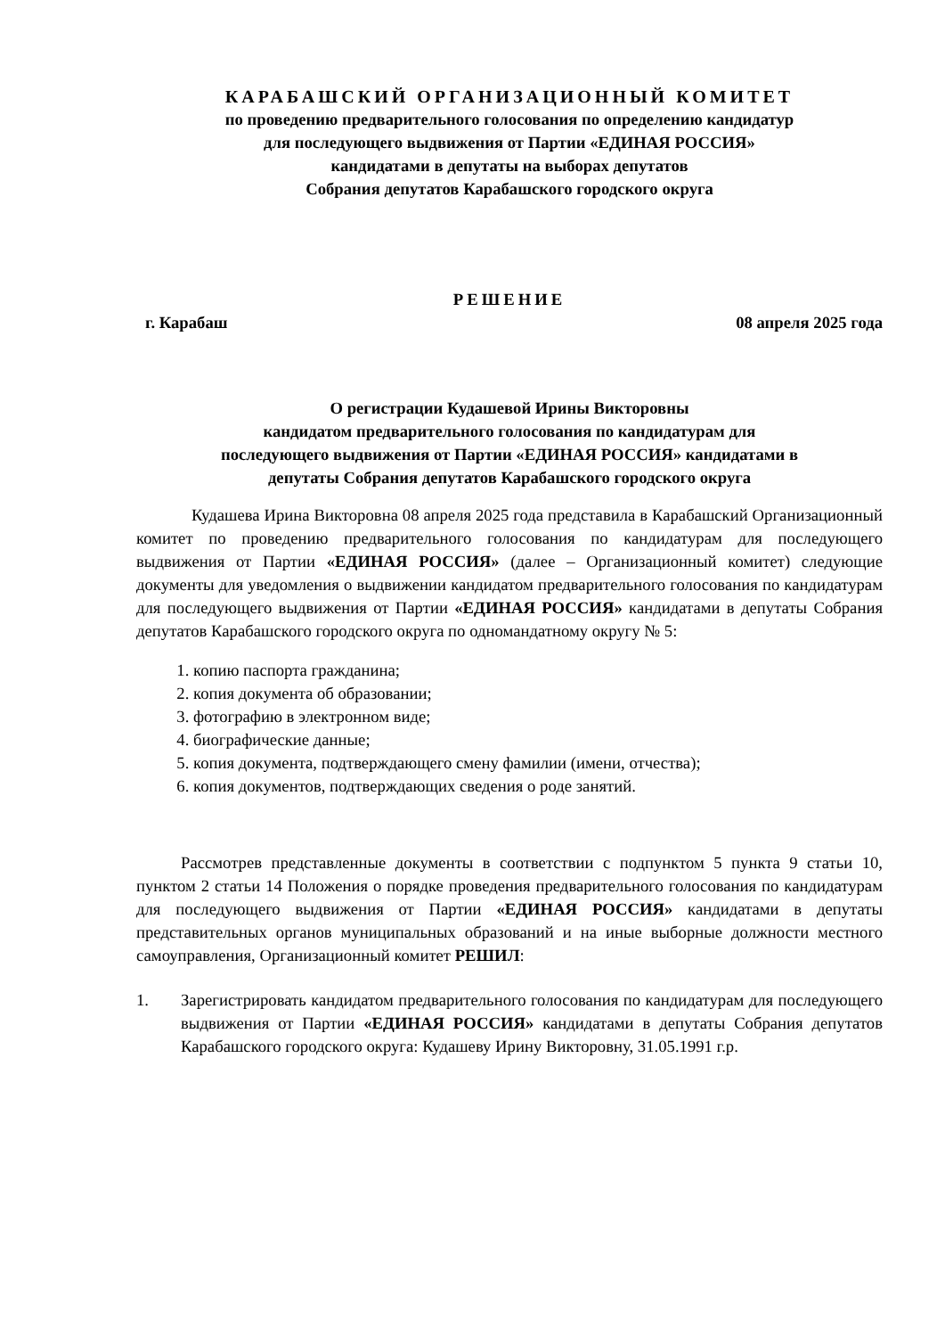КАРАБАШСКИЙ ОРГАНИЗАЦИОННЫЙ КОМИТЕТ
по проведению предварительного голосования по определению кандидатур
для последующего выдвижения от Партии «ЕДИНАЯ РОССИЯ»
кандидатами в депутаты на выборах депутатов
Собрания депутатов Карабашского городского округа
РЕШЕНИЕ
г. Карабаш 08 апреля 2025 года
О регистрации Кудашевой Ирины Викторовны
кандидатом предварительного голосования по кандидатурам для
последующего выдвижения от Партии «ЕДИНАЯ РОССИЯ» кандидатами в
депутаты Собрания депутатов Карабашского городского округа
Кудашева Ирина Викторовна 08 апреля 2025 года представила в Карабашский Организационный комитет по проведению предварительного голосования по кандидатурам для последующего выдвижения от Партии «ЕДИНАЯ РОССИЯ» (далее – Организационный комитет) следующие документы для уведомления о выдвижении кандидатом предварительного голосования по кандидатурам для последующего выдвижения от Партии «ЕДИНАЯ РОССИЯ» кандидатами в депутаты Собрания депутатов Карабашского городского округа по одномандатному округу № 5:
1. копию паспорта гражданина;
2. копия документа об образовании;
3. фотографию в электронном виде;
4. биографические данные;
5. копия документа, подтверждающего смену фамилии (имени, отчества);
6. копия документов, подтверждающих сведения о роде занятий.
Рассмотрев представленные документы в соответствии с подпунктом 5 пункта 9 статьи 10, пунктом 2 статьи 14 Положения о порядке проведения предварительного голосования по кандидатурам для последующего выдвижения от Партии «ЕДИНАЯ РОССИЯ» кандидатами в депутаты представительных органов муниципальных образований и на иные выборные должности местного самоуправления, Организационный комитет РЕШИЛ:
1. Зарегистрировать кандидатом предварительного голосования по кандидатурам для последующего выдвижения от Партии «ЕДИНАЯ РОССИЯ» кандидатами в депутаты Собрания депутатов Карабашского городского округа: Кудашеву Ирину Викторовну, 31.05.1991 г.р.